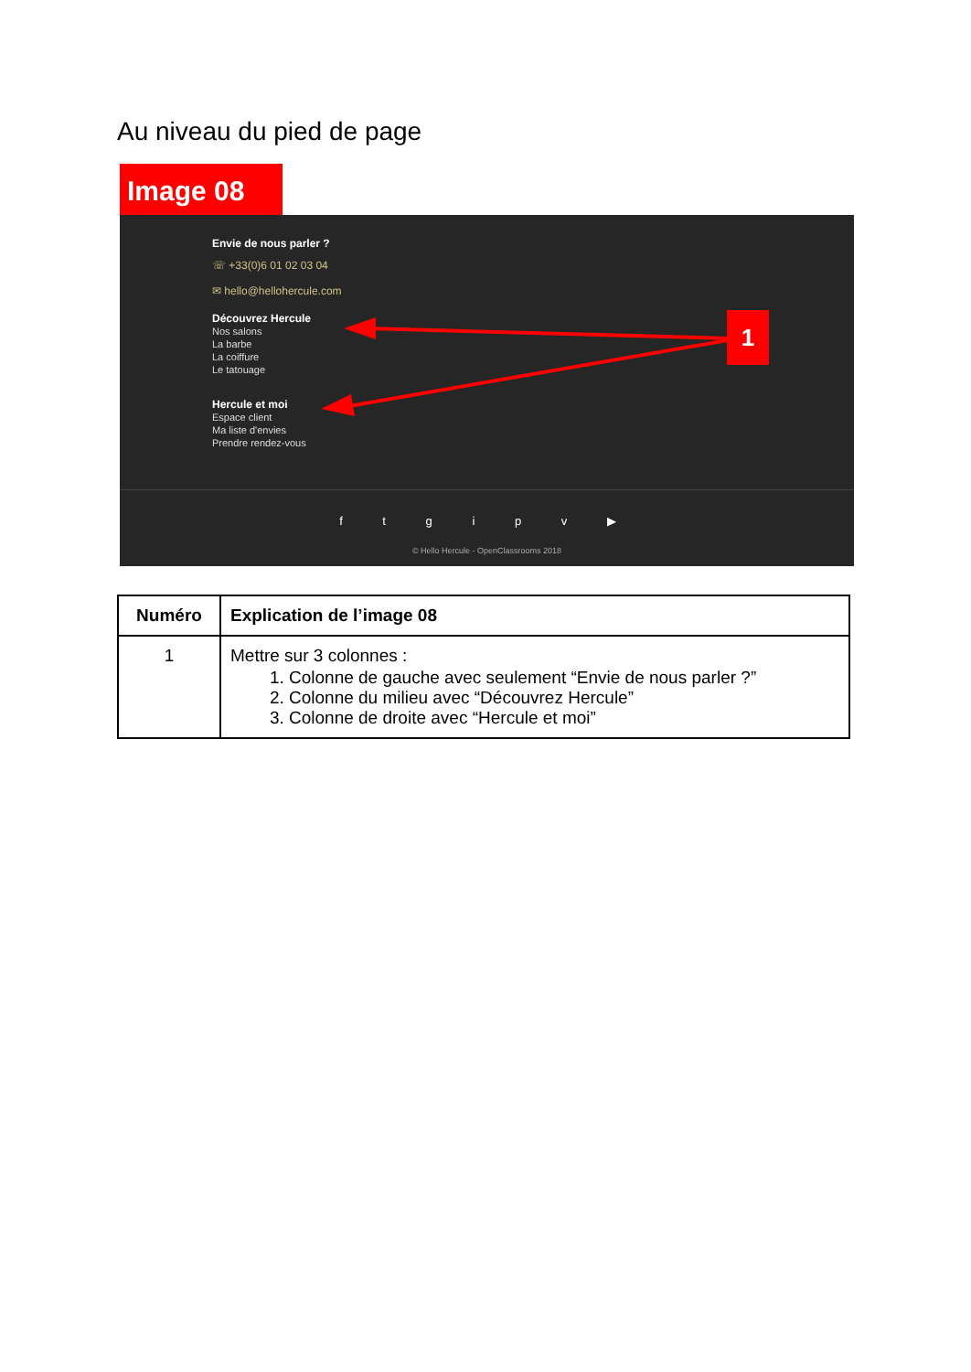Au niveau du pied de page
Image 08
Envie de nous parler ?
☏ +33(0)6 01 02 03 04
✉ hello@hellohercule.com
Découvrez Hercule
Nos salons
La barbe
La coiffure
Le tatouage
Hercule et moi
Espace client
Ma liste d'envies
Prendre rendez-vous
1
f t g i p v ▶
© Hello Hercule - OpenClassrooms 2018
| Numéro | Explication de l’image 08 |
| --- | --- |
| 1 | Mettre sur 3 colonnes : 1. Colonne de gauche avec seulement “Envie de nous parler ?” 2. Colonne du milieu avec “Découvrez Hercule” 3. Colonne de droite avec “Hercule et moi” |